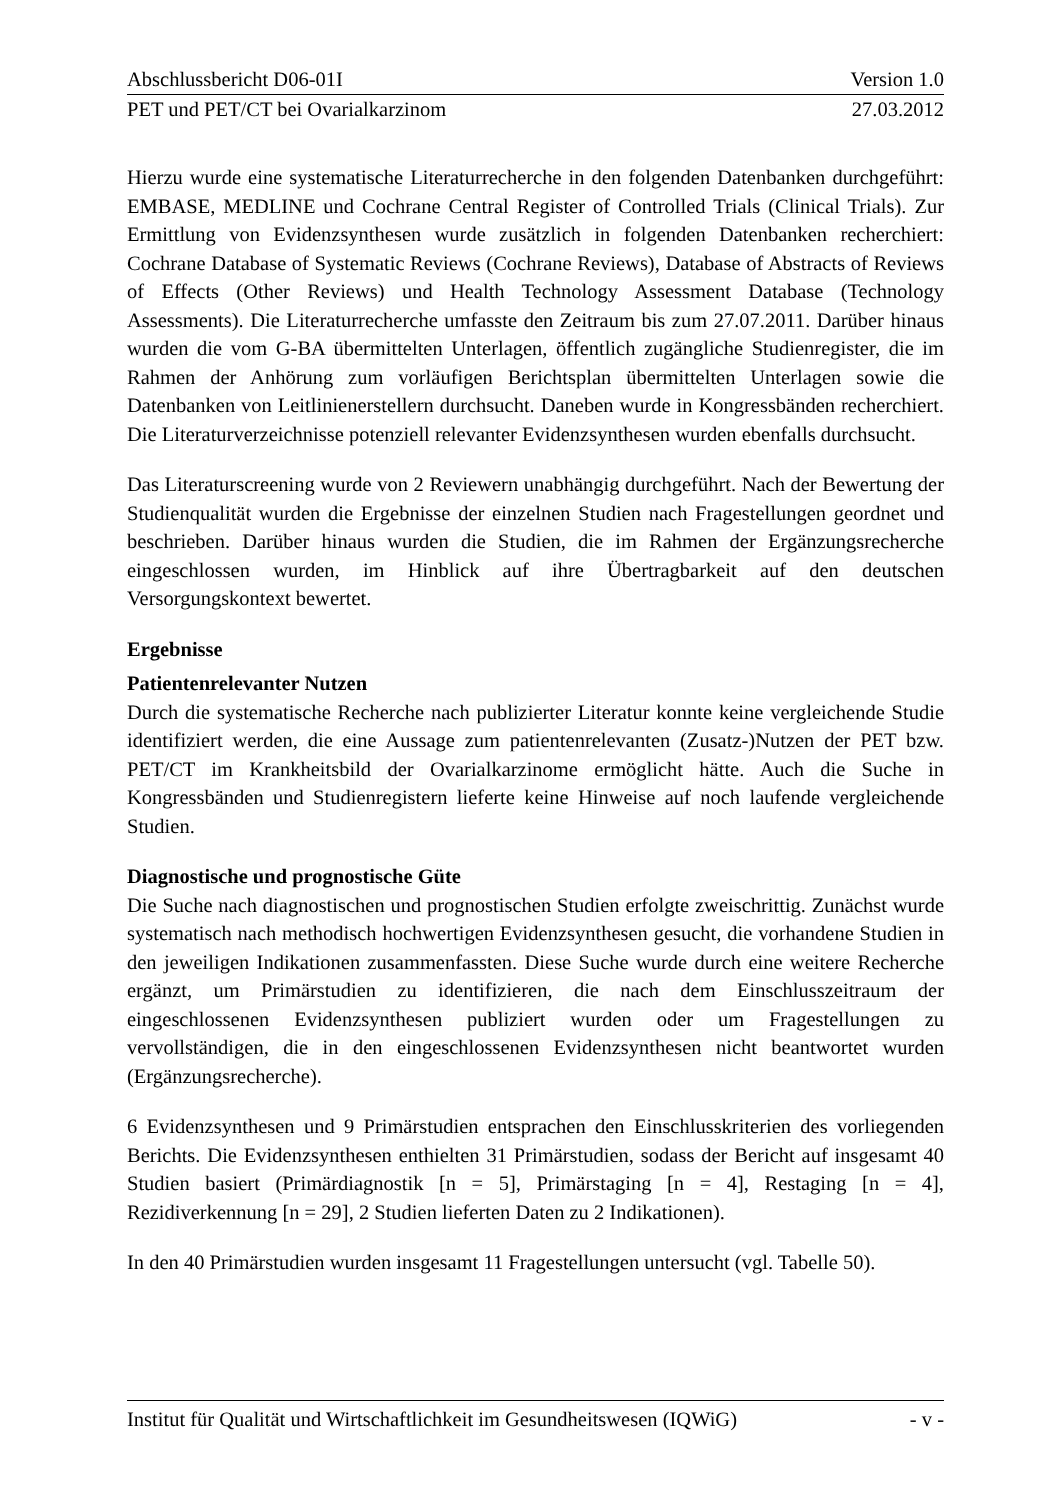Abschlussbericht D06-01I Version 1.0
PET und PET/CT bei Ovarialkarzinom 27.03.2012
Hierzu wurde eine systematische Literaturrecherche in den folgenden Datenbanken durchgeführt: EMBASE, MEDLINE und Cochrane Central Register of Controlled Trials (Clinical Trials). Zur Ermittlung von Evidenzsynthesen wurde zusätzlich in folgenden Datenbanken recherchiert: Cochrane Database of Systematic Reviews (Cochrane Reviews), Database of Abstracts of Reviews of Effects (Other Reviews) und Health Technology Assessment Database (Technology Assessments). Die Literaturrecherche umfasste den Zeitraum bis zum 27.07.2011. Darüber hinaus wurden die vom G-BA übermittelten Unterlagen, öffentlich zugängliche Studienregister, die im Rahmen der Anhörung zum vorläufigen Berichtsplan übermittelten Unterlagen sowie die Datenbanken von Leitlinienerstellern durchsucht. Daneben wurde in Kongressbänden recherchiert. Die Literaturverzeichnisse potenziell relevanter Evidenzsynthesen wurden ebenfalls durchsucht.
Das Literaturscreening wurde von 2 Reviewern unabhängig durchgeführt. Nach der Bewertung der Studienqualität wurden die Ergebnisse der einzelnen Studien nach Fragestellungen geordnet und beschrieben. Darüber hinaus wurden die Studien, die im Rahmen der Ergänzungsrecherche eingeschlossen wurden, im Hinblick auf ihre Übertragbarkeit auf den deutschen Versorgungskontext bewertet.
Ergebnisse
Patientenrelevanter Nutzen
Durch die systematische Recherche nach publizierter Literatur konnte keine vergleichende Studie identifiziert werden, die eine Aussage zum patientenrelevanten (Zusatz-)Nutzen der PET bzw. PET/CT im Krankheitsbild der Ovarialkarzinome ermöglicht hätte. Auch die Suche in Kongressbänden und Studienregistern lieferte keine Hinweise auf noch laufende vergleichende Studien.
Diagnostische und prognostische Güte
Die Suche nach diagnostischen und prognostischen Studien erfolgte zweischrittig. Zunächst wurde systematisch nach methodisch hochwertigen Evidenzsynthesen gesucht, die vorhandene Studien in den jeweiligen Indikationen zusammenfassten. Diese Suche wurde durch eine weitere Recherche ergänzt, um Primärstudien zu identifizieren, die nach dem Einschlusszeitraum der eingeschlossenen Evidenzsynthesen publiziert wurden oder um Fragestellungen zu vervollständigen, die in den eingeschlossenen Evidenzsynthesen nicht beantwortet wurden (Ergänzungsrecherche).
6 Evidenzsynthesen und 9 Primärstudien entsprachen den Einschlusskriterien des vorliegenden Berichts. Die Evidenzsynthesen enthielten 31 Primärstudien, sodass der Bericht auf insgesamt 40 Studien basiert (Primärdiagnostik [n = 5], Primärstaging [n = 4], Restaging [n = 4], Rezidiverkennung [n = 29], 2 Studien lieferten Daten zu 2 Indikationen).
In den 40 Primärstudien wurden insgesamt 11 Fragestellungen untersucht (vgl. Tabelle 50).
Institut für Qualität und Wirtschaftlichkeit im Gesundheitswesen (IQWiG) - v -